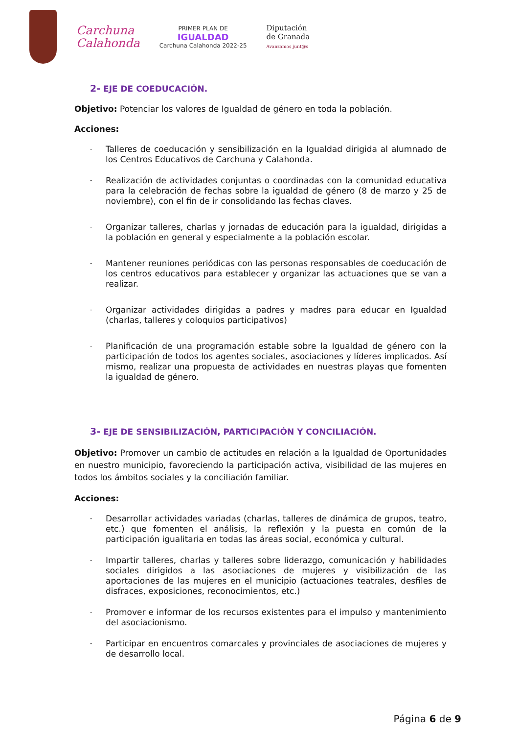Carchuna
Calahonda
PRIMER PLAN DE
IGUALDAD
Carchuna Calahonda 2022-25
Diputación
de Granada
Avanzamos junt@s
2- EJE DE COEDUCACIÓN.
Objetivo: Potenciar los valores de Igualdad de género en toda la población.
Acciones:
- Talleres de coeducación y sensibilización en la Igualdad dirigida al alumnado de los Centros Educativos de Carchuna y Calahonda.
- Realización de actividades conjuntas o coordinadas con la comunidad educativa para la celebración de fechas sobre la igualdad de género (8 de marzo y 25 de noviembre), con el fin de ir consolidando las fechas claves.
- Organizar talleres, charlas y jornadas de educación para la igualdad, dirigidas a la población en general y especialmente a la población escolar.
- Mantener reuniones periódicas con las personas responsables de coeducación de los centros educativos para establecer y organizar las actuaciones que se van a realizar.
- Organizar actividades dirigidas a padres y madres para educar en Igualdad (charlas, talleres y coloquios participativos)
- Planificación de una programación estable sobre la Igualdad de género con la participación de todos los agentes sociales, asociaciones y líderes implicados. Así mismo, realizar una propuesta de actividades en nuestras playas que fomenten la igualdad de género.
3- EJE DE SENSIBILIZACIÓN, PARTICIPACIÓN Y CONCILIACIÓN.
Objetivo: Promover un cambio de actitudes en relación a la Igualdad de Oportunidades en nuestro municipio, favoreciendo la participación activa, visibilidad de las mujeres en todos los ámbitos sociales y la conciliación familiar.
Acciones:
- Desarrollar actividades variadas (charlas, talleres de dinámica de grupos, teatro, etc.) que fomenten el análisis, la reflexión y la puesta en común de la participación igualitaria en todas las áreas social, económica y cultural.
- Impartir talleres, charlas y talleres sobre liderazgo, comunicación y habilidades sociales dirigidos a las asociaciones de mujeres y visibilización de las aportaciones de las mujeres en el municipio (actuaciones teatrales, desfiles de disfraces, exposiciones, reconocimientos, etc.)
- Promover e informar de los recursos existentes para el impulso y mantenimiento del asociacionismo.
- Participar en encuentros comarcales y provinciales de asociaciones de mujeres y de desarrollo local.
Página 6 de 9